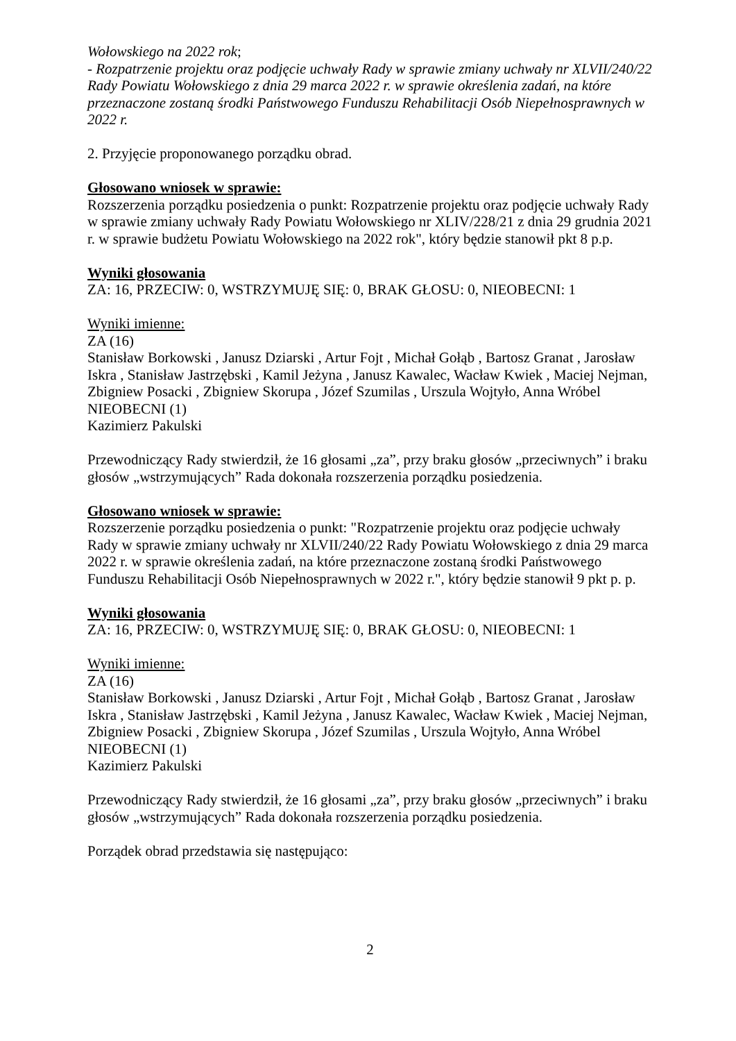Wołowskiego na 2022 rok;
- Rozpatrzenie projektu oraz podjęcie uchwały Rady w sprawie zmiany uchwały nr XLVII/240/22 Rady Powiatu Wołowskiego z dnia 29 marca 2022 r. w sprawie określenia zadań, na które przeznaczone zostaną środki Państwowego Funduszu Rehabilitacji Osób Niepełnosprawnych w 2022 r.
2. Przyjęcie proponowanego porządku obrad.
Głosowano wniosek w sprawie:
Rozszerzenia porządku posiedzenia o punkt: Rozpatrzenie projektu oraz podjęcie uchwały Rady w sprawie zmiany uchwały Rady Powiatu Wołowskiego nr XLIV/228/21 z dnia 29 grudnia 2021 r. w sprawie budżetu Powiatu Wołowskiego na 2022 rok", który będzie stanowił pkt 8 p.p.
Wyniki głosowania
ZA: 16, PRZECIW: 0, WSTRZYMUJĘ SIĘ: 0, BRAK GŁOSU: 0, NIEOBECNI: 1
Wyniki imienne:
ZA (16)
Stanisław Borkowski , Janusz Dziarski , Artur Fojt , Michał Gołąb , Bartosz Granat , Jarosław Iskra , Stanisław Jastrzębski , Kamil Jeżyna , Janusz Kawalec, Wacław Kwiek , Maciej Nejman, Zbigniew Posacki , Zbigniew Skorupa , Józef Szumilas , Urszula Wojtyło, Anna Wróbel
NIEOBECNI (1)
Kazimierz Pakulski
Przewodniczący Rady stwierdził, że 16 głosami „za”, przy braku głosów „przeciwnych” i braku głosów „wstrzymujących” Rada dokonała rozszerzenia porządku posiedzenia.
Głosowano wniosek w sprawie:
Rozszerzenie porządku posiedzenia o punkt: "Rozpatrzenie projektu oraz podjęcie uchwały Rady w sprawie zmiany uchwały nr XLVII/240/22 Rady Powiatu Wołowskiego z dnia 29 marca 2022 r. w sprawie określenia zadań, na które przeznaczone zostaną środki Państwowego Funduszu Rehabilitacji Osób Niepełnosprawnych w 2022 r.", który będzie stanowił 9 pkt p. p.
Wyniki głosowania
ZA: 16, PRZECIW: 0, WSTRZYMUJĘ SIĘ: 0, BRAK GŁOSU: 0, NIEOBECNI: 1
Wyniki imienne:
ZA (16)
Stanisław Borkowski , Janusz Dziarski , Artur Fojt , Michał Gołąb , Bartosz Granat , Jarosław Iskra , Stanisław Jastrzębski , Kamil Jeżyna , Janusz Kawalec, Wacław Kwiek , Maciej Nejman, Zbigniew Posacki , Zbigniew Skorupa , Józef Szumilas , Urszula Wojtyło, Anna Wróbel
NIEOBECNI (1)
Kazimierz Pakulski
Przewodniczący Rady stwierdził, że 16 głosami „za”, przy braku głosów „przeciwnych” i braku głosów „wstrzymujących” Rada dokonała rozszerzenia porządku posiedzenia.
Porządek obrad przedstawia się następująco:
2